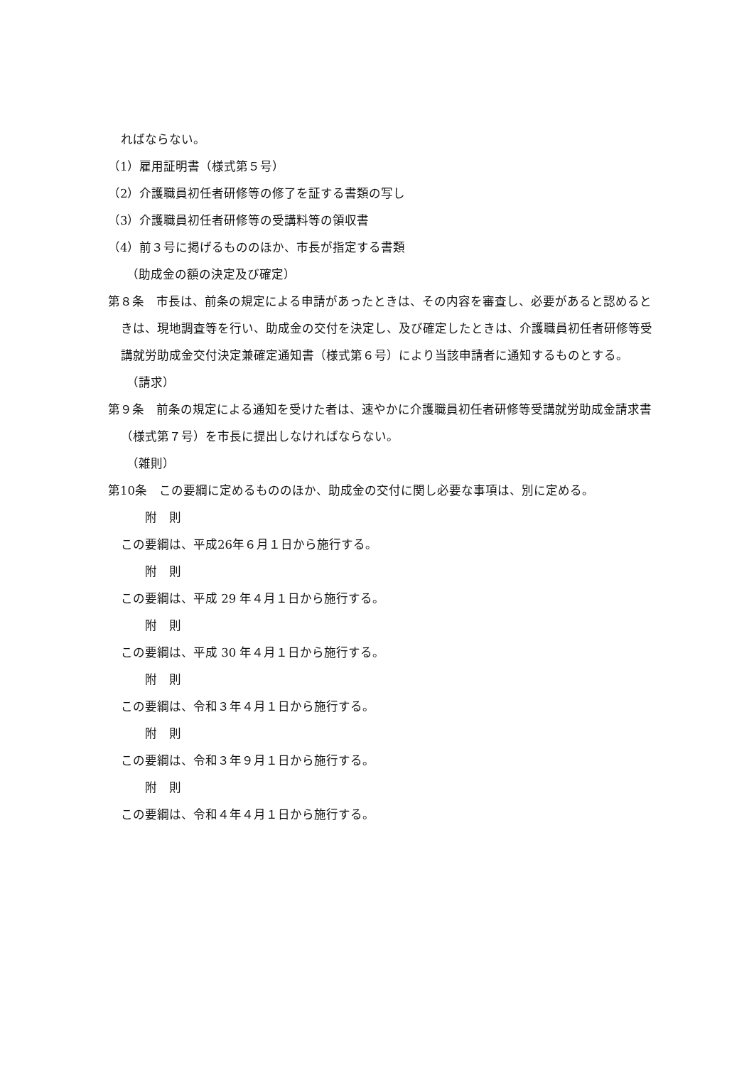ればならない。
（1）雇用証明書（様式第５号）
（2）介護職員初任者研修等の修了を証する書類の写し
（3）介護職員初任者研修等の受講料等の領収書
（4）前３号に掲げるもののほか、市長が指定する書類
（助成金の額の決定及び確定）
第８条　市長は、前条の規定による申請があったときは、その内容を審査し、必要があると認めるときは、現地調査等を行い、助成金の交付を決定し、及び確定したときは、介護職員初任者研修等受講就労助成金交付決定兼確定通知書（様式第６号）により当該申請者に通知するものとする。
（請求）
第９条　前条の規定による通知を受けた者は、速やかに介護職員初任者研修等受講就労助成金請求書（様式第７号）を市長に提出しなければならない。
（雑則）
第10条　この要綱に定めるもののほか、助成金の交付に関し必要な事項は、別に定める。
附　則
この要綱は、平成26年６月１日から施行する。
附　則
この要綱は、平成 29 年４月１日から施行する。
附　則
この要綱は、平成 30 年４月１日から施行する。
附　則
この要綱は、令和３年４月１日から施行する。
附　則
この要綱は、令和３年９月１日から施行する。
附　則
この要綱は、令和４年４月１日から施行する。